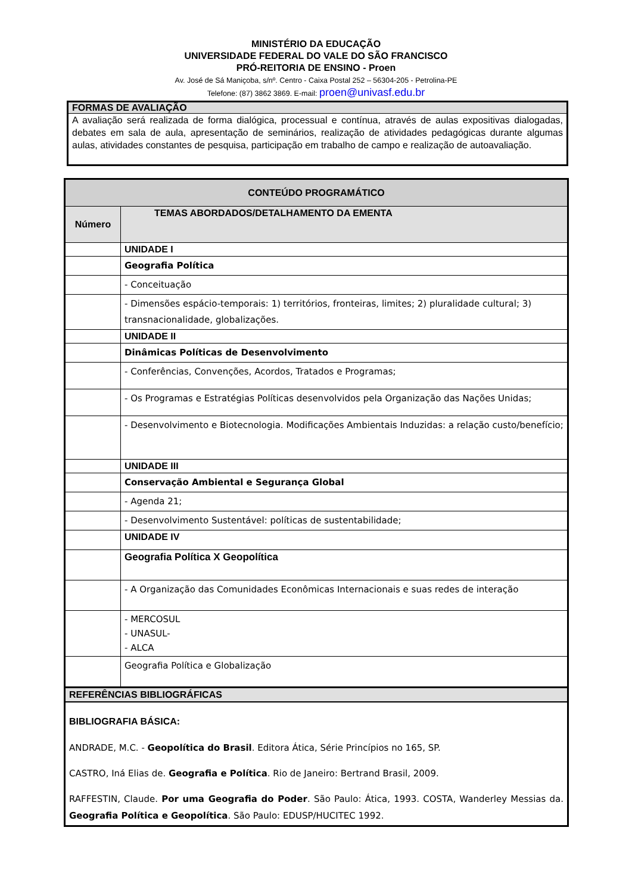MINISTÉRIO DA EDUCAÇÃO
UNIVERSIDADE FEDERAL DO VALE DO SÃO FRANCISCO
PRÓ-REITORIA DE ENSINO - Proen
Av. José de Sá Maniçoba, s/nº. Centro - Caixa Postal 252 – 56304-205 - Petrolina-PE
Telefone: (87) 3862 3869. E-mail: proen@univasf.edu.br
FORMAS DE AVALIAÇÃO
A avaliação será realizada de forma dialógica, processual e contínua, através de aulas expositivas dialogadas, debates em sala de aula, apresentação de seminários, realização de atividades pedagógicas durante algumas aulas, atividades constantes de pesquisa, participação em trabalho de campo e realização de autoavaliação.
| CONTEÚDO PROGRAMÁTICO | |
| --- | --- |
| Número | TEMAS ABORDADOS/DETALHAMENTO DA EMENTA |
| | UNIDADE I |
| | Geografia Política |
| | - Conceituação |
| | - Dimensões espácio-temporais: 1) territórios, fronteiras, limites; 2) pluralidade cultural; 3) transnacionalidade, globalizações. |
| | UNIDADE II |
| | Dinâmicas Políticas de Desenvolvimento |
| | - Conferências, Convenções, Acordos, Tratados e Programas; |
| | - Os Programas e Estratégias Políticas desenvolvidos pela Organização das Nações Unidas; |
| | - Desenvolvimento e Biotecnologia. Modificações Ambientais Induzidas: a relação custo/benefício; |
| | UNIDADE III |
| | Conservação Ambiental e Segurança Global |
| | - Agenda 21; |
| | - Desenvolvimento Sustentável: políticas de sustentabilidade; |
| | UNIDADE IV |
| | Geografia Política X Geopolítica |
| | - A Organização das Comunidades Econômicas Internacionais e suas redes de interação |
| | - MERCOSUL - UNASUL- - ALCA |
| | Geografia Política e Globalização |
| REFERÊNCIAS BIBLIOGRÁFICAS | |
| BIBLIOGRAFIA BÁSICA: ANDRADE, M.C. - Geopolítica do Brasil . Editora Ática, Série Princípios no 165, SP. CASTRO, Iná Elias de. Geografia e Política . Rio de Janeiro: Bertrand Brasil, 2009. RAFFESTIN, Claude. Por uma Geografia do Poder . São Paulo: Ática, 1993. COSTA, Wanderley Messias da. Geografia Política e Geopolítica . São Paulo: EDUSP/HUCITEC 1992. | |